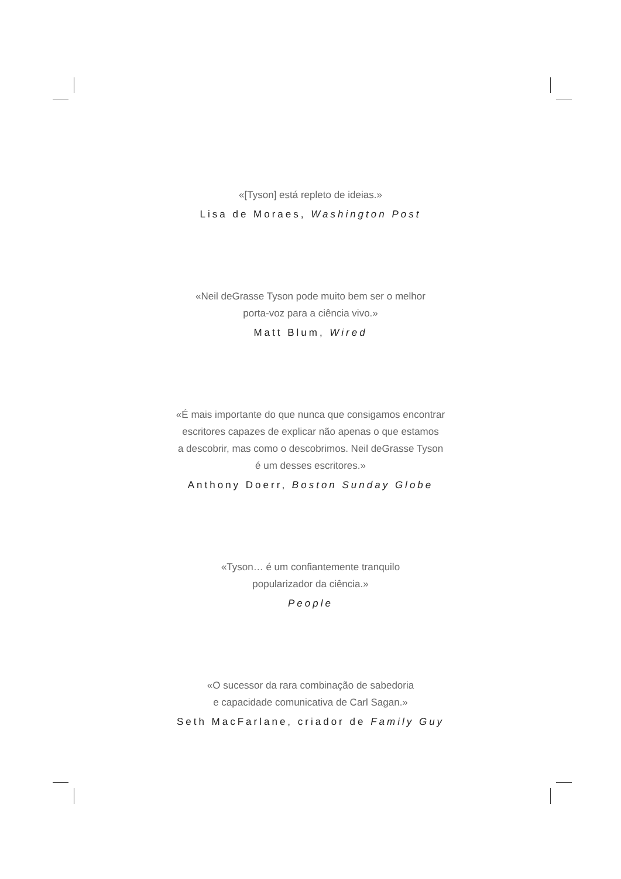«[Tyson] está repleto de ideias.»
Lisa de Moraes, Washington Post
«Neil deGrasse Tyson pode muito bem ser o melhor
porta-voz para a ciência vivo.»
Matt Blum, Wired
«É mais importante do que nunca que consigamos encontrar
escritores capazes de explicar não apenas o que estamos
a descobrir, mas como o descobrimos. Neil deGrasse Tyson
é um desses escritores.»
Anthony Doerr, Boston Sunday Globe
«Tyson… é um confiantemente tranquilo
popularizador da ciência.»
People
«O sucessor da rara combinação de sabedoria
e capacidade comunicativa de Carl Sagan.»
Seth MacFarlane, criador de Family Guy